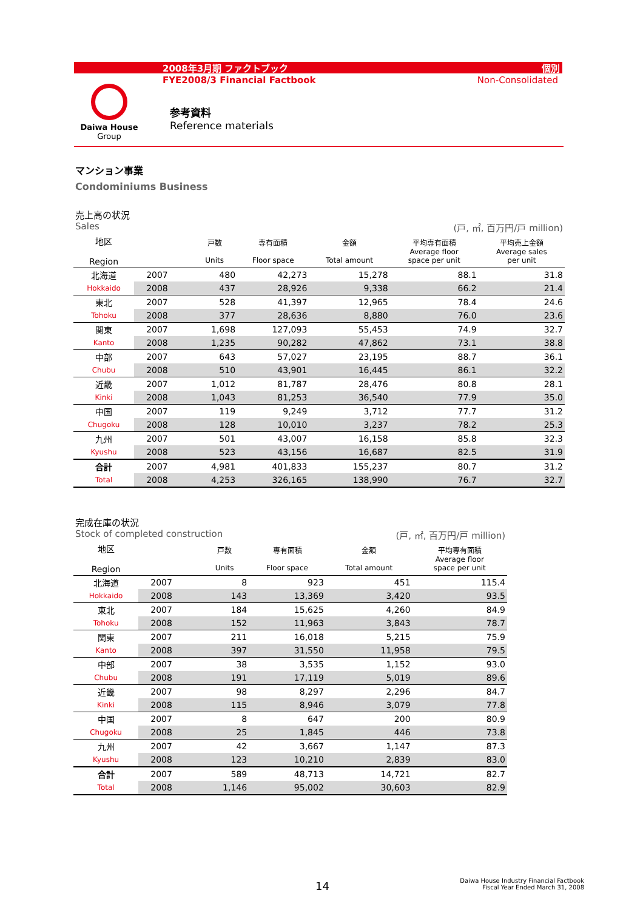2008年3月期 ファクトブック 個別
FYE2008/3 Financial Factbook Non-Consolidated
Daiwa House
Group
参考資料
Reference materials
マンション事業
Condominiums Business
売上高の状況
Sales (戸, ㎡, 百万円/戸 million)
| 地区 Region | | 戸数 Units | 専有面積 Floor space | 金額 Total amount | 平均専有面積 Average floor space per unit | 平均売上金額 Average sales per unit |
| --- | --- | --- | --- | --- | --- | --- |
| 北海道 | 2007 | 480 | 42,273 | 15,278 | 88.1 | 31.8 |
| Hokkaido | 2008 | 437 | 28,926 | 9,338 | 66.2 | 21.4 |
| 東北 | 2007 | 528 | 41,397 | 12,965 | 78.4 | 24.6 |
| Tohoku | 2008 | 377 | 28,636 | 8,880 | 76.0 | 23.6 |
| 関東 | 2007 | 1,698 | 127,093 | 55,453 | 74.9 | 32.7 |
| Kanto | 2008 | 1,235 | 90,282 | 47,862 | 73.1 | 38.8 |
| 中部 | 2007 | 643 | 57,027 | 23,195 | 88.7 | 36.1 |
| Chubu | 2008 | 510 | 43,901 | 16,445 | 86.1 | 32.2 |
| 近畿 | 2007 | 1,012 | 81,787 | 28,476 | 80.8 | 28.1 |
| Kinki | 2008 | 1,043 | 81,253 | 36,540 | 77.9 | 35.0 |
| 中国 | 2007 | 119 | 9,249 | 3,712 | 77.7 | 31.2 |
| Chugoku | 2008 | 128 | 10,010 | 3,237 | 78.2 | 25.3 |
| 九州 | 2007 | 501 | 43,007 | 16,158 | 85.8 | 32.3 |
| Kyushu | 2008 | 523 | 43,156 | 16,687 | 82.5 | 31.9 |
| 合計 | 2007 | 4,981 | 401,833 | 155,237 | 80.7 | 31.2 |
| Total | 2008 | 4,253 | 326,165 | 138,990 | 76.7 | 32.7 |
完成在庫の状況
Stock of completed construction (戸, ㎡, 百万円/戸 million)
| 地区 Region | | 戸数 Units | 専有面積 Floor space | 金額 Total amount | 平均専有面積 Average floor space per unit |
| --- | --- | --- | --- | --- | --- |
| 北海道 | 2007 | 8 | 923 | 451 | 115.4 |
| Hokkaido | 2008 | 143 | 13,369 | 3,420 | 93.5 |
| 東北 | 2007 | 184 | 15,625 | 4,260 | 84.9 |
| Tohoku | 2008 | 152 | 11,963 | 3,843 | 78.7 |
| 関東 | 2007 | 211 | 16,018 | 5,215 | 75.9 |
| Kanto | 2008 | 397 | 31,550 | 11,958 | 79.5 |
| 中部 | 2007 | 38 | 3,535 | 1,152 | 93.0 |
| Chubu | 2008 | 191 | 17,119 | 5,019 | 89.6 |
| 近畿 | 2007 | 98 | 8,297 | 2,296 | 84.7 |
| Kinki | 2008 | 115 | 8,946 | 3,079 | 77.8 |
| 中国 | 2007 | 8 | 647 | 200 | 80.9 |
| Chugoku | 2008 | 25 | 1,845 | 446 | 73.8 |
| 九州 | 2007 | 42 | 3,667 | 1,147 | 87.3 |
| Kyushu | 2008 | 123 | 10,210 | 2,839 | 83.0 |
| 合計 | 2007 | 589 | 48,713 | 14,721 | 82.7 |
| Total | 2008 | 1,146 | 95,002 | 30,603 | 82.9 |
14
Daiwa House Industry Financial Factbook
Fiscal Year Ended March 31, 2008